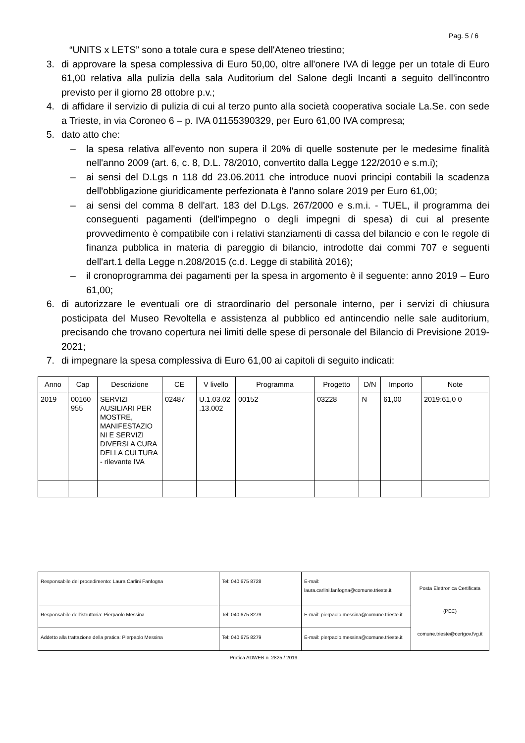Pag. 5 / 6
“UNITS x LETS” sono a totale cura e spese dell'Ateneo triestino;
3. di approvare la spesa complessiva di Euro 50,00, oltre all'onere IVA di legge per un totale di Euro 61,00 relativa alla pulizia della sala Auditorium del Salone degli Incanti a seguito dell'incontro previsto per il giorno 28 ottobre p.v.;
4. di affidare il servizio di pulizia di cui al terzo punto alla società cooperativa sociale La.Se. con sede a Trieste, in via Coroneo 6 – p. IVA 01155390329, per Euro 61,00 IVA compresa;
5. dato atto che:
– la spesa relativa all'evento non supera il 20% di quelle sostenute per le medesime finalità nell'anno 2009 (art. 6, c. 8, D.L. 78/2010, convertito dalla Legge 122/2010 e s.m.i);
– ai sensi del D.Lgs n 118 dd 23.06.2011 che introduce nuovi principi contabili la scadenza dell'obbligazione giuridicamente perfezionata è l'anno solare 2019 per Euro 61,00;
– ai sensi del comma 8 dell'art. 183 del D.Lgs. 267/2000 e s.m.i. - TUEL, il programma dei conseguenti pagamenti (dell'impegno o degli impegni di spesa) di cui al presente provvedimento è compatibile con i relativi stanziamenti di cassa del bilancio e con le regole di finanza pubblica in materia di pareggio di bilancio, introdotte dai commi 707 e seguenti dell'art.1 della Legge n.208/2015 (c.d. Legge di stabilità 2016);
– il cronoprogramma dei pagamenti per la spesa in argomento è il seguente: anno 2019 – Euro 61,00;
6. di autorizzare le eventuali ore di straordinario del personale interno, per i servizi di chiusura posticipata del Museo Revoltella e assistenza al pubblico ed antincendio nelle sale auditorium, precisando che trovano copertura nei limiti delle spese di personale del Bilancio di Previsione 2019-2021;
7. di impegnare la spesa complessiva di Euro 61,00 ai capitoli di seguito indicati:
| Anno | Cap | Descrizione | CE | V livello | Programma | Progetto | D/N | Importo | Note |
| --- | --- | --- | --- | --- | --- | --- | --- | --- | --- |
| 2019 | 00160 955 | SERVIZI AUSILIARI PER MOSTRE, MANIFESTAZIO NI E SERVIZI DIVERSI A CURA DELLA CULTURA - rilevante IVA | 02487 | U.1.03.02 .13.002 | 00152 | 03228 | N | 61,00 | 2019:61,0 0 |
| Responsabile del procedimento: Laura Carlini Fanfogna | Tel: 040 675 8728 | E-mail: laura.carlini.fanfogna@comune.trieste.it | Posta Elettronica Certificata (PEC) comune.trieste@certgov.fvg.it |
| Responsabile dell'istruttoria: Pierpaolo Messina | Tel: 040 675 8279 | E-mail: pierpaolo.messina@comune.trieste.it | |
| Addetto alla trattazione della pratica: Pierpaolo Messina | Tel: 040 675 8279 | E-mail: pierpaolo.messina@comune.trieste.it | |
Pratica ADWEB n. 2825 / 2019